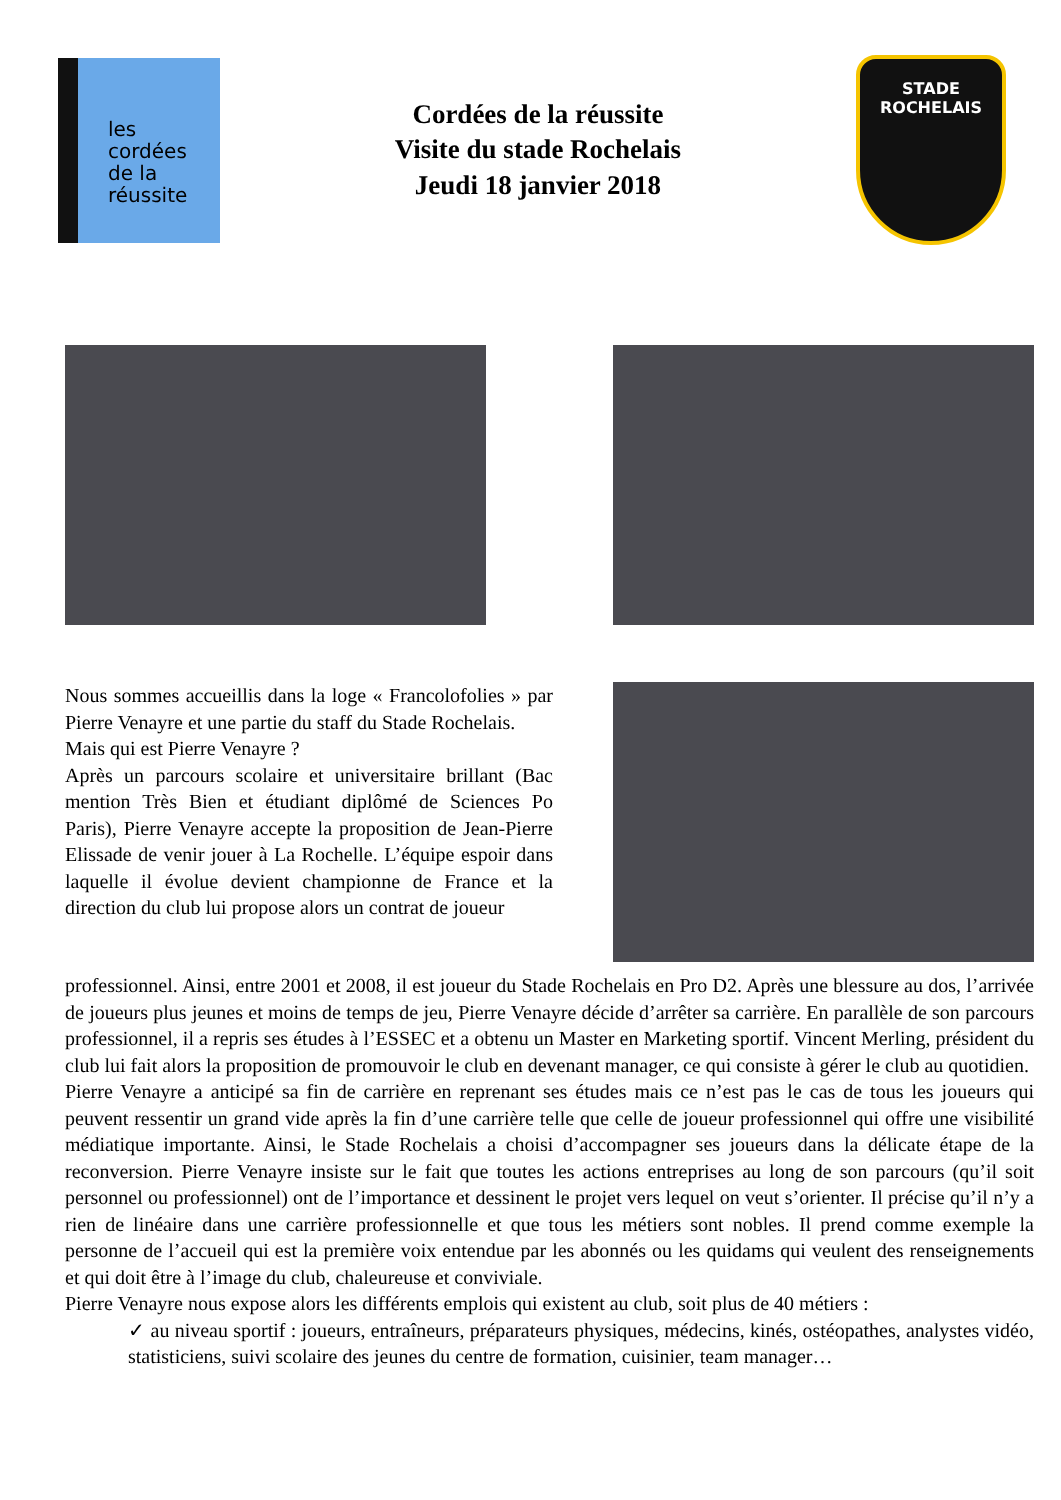les
cordées
de la
réussite
Cordées de la réussite
Visite du stade Rochelais
Jeudi 18 janvier 2018
STADE
ROCHELAIS
Nous sommes accueillis dans la loge « Francolofolies » par Pierre Venayre et une partie du staff du Stade Rochelais.
Mais qui est Pierre Venayre ?
Après un parcours scolaire et universitaire brillant (Bac mention Très Bien et étudiant diplômé de Sciences Po Paris), Pierre Venayre accepte la proposition de Jean-Pierre Elissade de venir jouer à La Rochelle. L’équipe espoir dans laquelle il évolue devient championne de France et la direction du club lui propose alors un contrat de joueur
professionnel. Ainsi, entre 2001 et 2008, il est joueur du Stade Rochelais en Pro D2. Après une blessure au dos, l’arrivée de joueurs plus jeunes et moins de temps de jeu, Pierre Venayre décide d’arrêter sa carrière. En parallèle de son parcours professionnel, il a repris ses études à l’ESSEC et a obtenu un Master en Marketing sportif. Vincent Merling, président du club lui fait alors la proposition de promouvoir le club en devenant manager, ce qui consiste à gérer le club au quotidien.
Pierre Venayre a anticipé sa fin de carrière en reprenant ses études mais ce n’est pas le cas de tous les joueurs qui peuvent ressentir un grand vide après la fin d’une carrière telle que celle de joueur professionnel qui offre une visibilité médiatique importante. Ainsi, le Stade Rochelais a choisi d’accompagner ses joueurs dans la délicate étape de la reconversion. Pierre Venayre insiste sur le fait que toutes les actions entreprises au long de son parcours (qu’il soit personnel ou professionnel) ont de l’importance et dessinent le projet vers lequel on veut s’orienter. Il précise qu’il n’y a rien de linéaire dans une carrière professionnelle et que tous les métiers sont nobles. Il prend comme exemple la personne de l’accueil qui est la première voix entendue par les abonnés ou les quidams qui veulent des renseignements et qui doit être à l’image du club, chaleureuse et conviviale.
Pierre Venayre nous expose alors les différents emplois qui existent au club, soit plus de 40 métiers :
✓ au niveau sportif : joueurs, entraîneurs, préparateurs physiques, médecins, kinés, ostéopathes, analystes vidéo, statisticiens, suivi scolaire des jeunes du centre de formation, cuisinier, team manager…